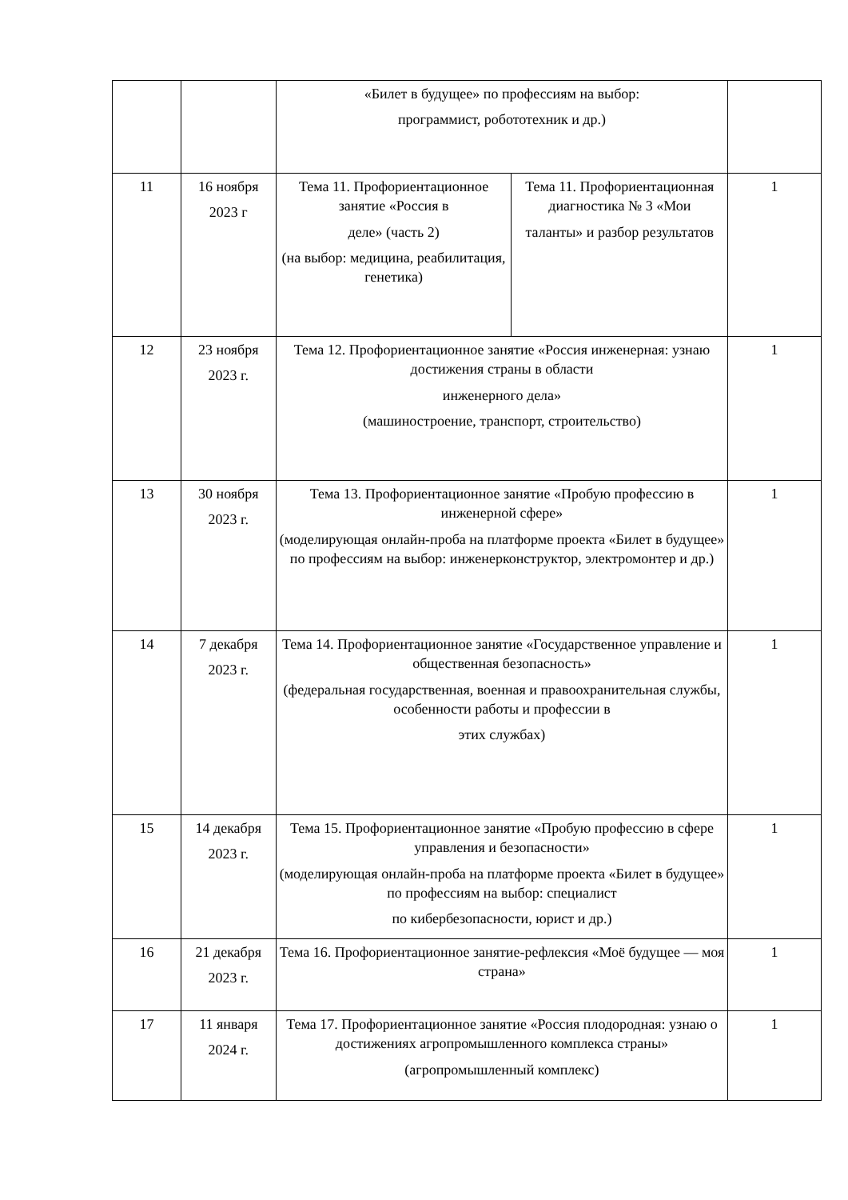| | | «Билет в будущее» по профессиям на выбор: программист, робототехник и др.) | | |
| 11 | 16 ноября 2023 г | Тема 11. Профориентационное занятие «Россия в деле» (часть 2) (на выбор: медицина, реабилитация, генетика) | Тема 11. Профориентационная диагностика № 3 «Мои таланты» и разбор результатов | 1 |
| 12 | 23 ноября 2023 г. | Тема 12. Профориентационное занятие «Россия инженерная: узнаю достижения страны в области инженерного дела» (машиностроение, транспорт, строительство) | | 1 |
| 13 | 30 ноября 2023 г. | Тема 13. Профориентационное занятие «Пробую профессию в инженерной сфере» (моделирующая онлайн-проба на платформе проекта «Билет в будущее» по профессиям на выбор: инженерконструктор, электромонтер и др.) | | 1 |
| 14 | 7 декабря 2023 г. | Тема 14. Профориентационное занятие «Государственное управление и общественная безопасность» (федеральная государственная, военная и правоохранительная службы, особенности работы и профессии в этих службах) | | 1 |
| 15 | 14 декабря 2023 г. | Тема 15. Профориентационное занятие «Пробую профессию в сфере управления и безопасности» (моделирующая онлайн-проба на платформе проекта «Билет в будущее» по профессиям на выбор: специалист по кибербезопасности, юрист и др.) | | 1 |
| 16 | 21 декабря 2023 г. | Тема 16. Профориентационное занятие-рефлексия «Моё будущее — моя страна» | | 1 |
| 17 | 11 января 2024 г. | Тема 17. Профориентационное занятие «Россия плодородная: узнаю о достижениях агропромышленного комплекса страны» (агропромышленный комплекс) | | 1 |